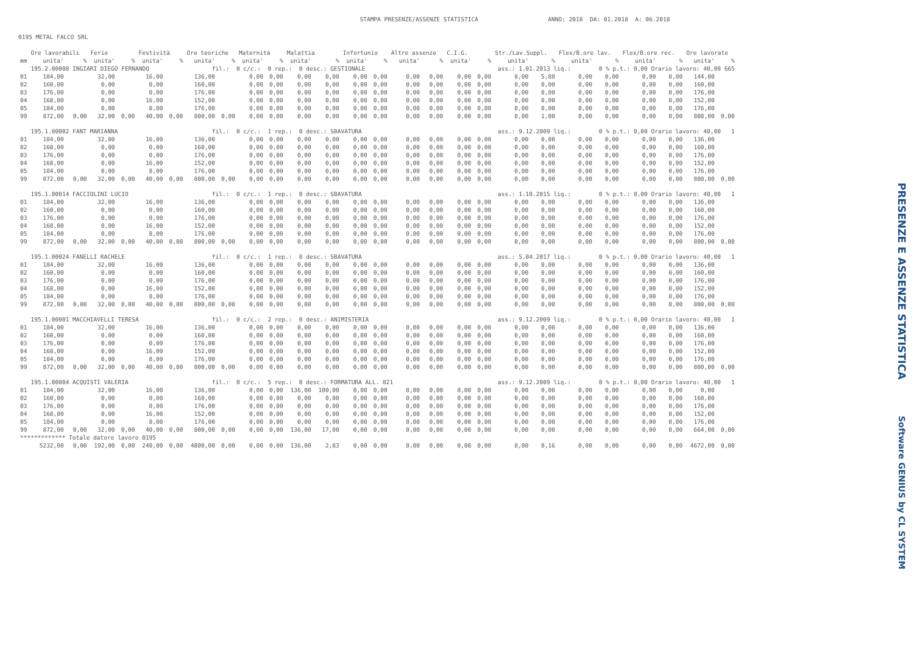STAMPA PRESENZE/ASSENZE STATISTICA ANNO: 2018 DA: 01.2018 A: 06.2018
0195 METAL FALCO SRL
| | Ore lavorabili | | Ferie | | Festività | | Ore teoriche | | Maternità | | Malattia | | Infortunio | | Altre assenze | | C.I.G. | | Str./Lav.Suppl. | | Flex/B.ore lav. | | Flex/B.ore rec. | | Ore lavorate | |
| --- | --- | --- | --- | --- | --- | --- | --- | --- | --- | --- | --- | --- | --- | --- | --- | --- | --- | --- | --- | --- | --- | --- | --- | --- | --- | --- |
| mm | unita' | % | unita' | % | unita' | % | unita' | % | unita' | % | unita' | % | unita' | % | unita' | % | unita' | % | unita' | % | unita' | % | unita' | % | unita' | % |
| | 195.2.00008 INGIARI DIEGO FERNANDO fil.: 0 c/c.: 0 rep.: 0 desc.: GESTIONALE ass.: 1.01.2013 liq.: 0 % p.t.: 0,00 Orario lavoro: 40,00 665 | | | | | | | | | | | | | | | | | | | | | | | | | |
| 01 | 184,00 | | 32,00 | | 16,00 | | 136,00 | | 0,00 | 0,00 | 0,00 | 0,00 | 0,00 | 0,00 | 0,00 | 0,00 | 0,00 | 0,00 | 8,00 | 5,88 | 0,00 | 0,00 | 0,00 | 0,00 | 144,00 | |
| 02 | 160,00 | | 0,00 | | 0,00 | | 160,00 | | 0,00 | 0,00 | 0,00 | 0,00 | 0,00 | 0,00 | 0,00 | 0,00 | 0,00 | 0,00 | 0,00 | 0,00 | 0,00 | 0,00 | 0,00 | 0,00 | 160,00 | |
| 03 | 176,00 | | 0,00 | | 0,00 | | 176,00 | | 0,00 | 0,00 | 0,00 | 0,00 | 0,00 | 0,00 | 0,00 | 0,00 | 0,00 | 0,00 | 0,00 | 0,00 | 0,00 | 0,00 | 0,00 | 0,00 | 176,00 | |
| 04 | 168,00 | | 0,00 | | 16,00 | | 152,00 | | 0,00 | 0,00 | 0,00 | 0,00 | 0,00 | 0,00 | 0,00 | 0,00 | 0,00 | 0,00 | 0,00 | 0,00 | 0,00 | 0,00 | 0,00 | 0,00 | 152,00 | |
| 05 | 184,00 | | 0,00 | | 8,00 | | 176,00 | | 0,00 | 0,00 | 0,00 | 0,00 | 0,00 | 0,00 | 0,00 | 0,00 | 0,00 | 0,00 | 0,00 | 0,00 | 0,00 | 0,00 | 0,00 | 0,00 | 176,00 | |
| 99 | 872,00 | 0,00 | 32,00 | 0,00 | 40,00 | 0,00 | 800,00 | 0,00 | 0,00 | 0,00 | 0,00 | 0,00 | 0,00 | 0,00 | 0,00 | 0,00 | 0,00 | 0,00 | 8,00 | 1,00 | 0,00 | 0,00 | 0,00 | 0,00 | 808,00 | 0,00 |
| | 195.1.00002 FANT MARIANNA fil.: 0 c/c.: 1 rep.: 0 desc.: SBAVATURA ass.: 9.12.2009 liq.: 0 % p.t.: 0,00 Orario lavoro: 40,00 1 | | | | | | | | | | | | | | | | | | | | | | | | | |
| 01 | 184,00 | | 32,00 | | 16,00 | | 136,00 | | 0,00 | 0,00 | 0,00 | 0,00 | 0,00 | 0,00 | 0,00 | 0,00 | 0,00 | 0,00 | 0,00 | 0,00 | 0,00 | 0,00 | 0,00 | 0,00 | 136,00 | |
| 02 | 160,00 | | 0,00 | | 0,00 | | 160,00 | | 0,00 | 0,00 | 0,00 | 0,00 | 0,00 | 0,00 | 0,00 | 0,00 | 0,00 | 0,00 | 0,00 | 0,00 | 0,00 | 0,00 | 0,00 | 0,00 | 160,00 | |
| 03 | 176,00 | | 0,00 | | 0,00 | | 176,00 | | 0,00 | 0,00 | 0,00 | 0,00 | 0,00 | 0,00 | 0,00 | 0,00 | 0,00 | 0,00 | 0,00 | 0,00 | 0,00 | 0,00 | 0,00 | 0,00 | 176,00 | |
| 04 | 168,00 | | 0,00 | | 16,00 | | 152,00 | | 0,00 | 0,00 | 0,00 | 0,00 | 0,00 | 0,00 | 0,00 | 0,00 | 0,00 | 0,00 | 0,00 | 0,00 | 0,00 | 0,00 | 0,00 | 0,00 | 152,00 | |
| 05 | 184,00 | | 0,00 | | 8,00 | | 176,00 | | 0,00 | 0,00 | 0,00 | 0,00 | 0,00 | 0,00 | 0,00 | 0,00 | 0,00 | 0,00 | 0,00 | 0,00 | 0,00 | 0,00 | 0,00 | 0,00 | 176,00 | |
| 99 | 872,00 | 0,00 | 32,00 | 0,00 | 40,00 | 0,00 | 800,00 | 0,00 | 0,00 | 0,00 | 0,00 | 0,00 | 0,00 | 0,00 | 0,00 | 0,00 | 0,00 | 0,00 | 0,00 | 0,00 | 0,00 | 0,00 | 0,00 | 0,00 | 800,00 | 0,00 |
| | 195.1.00014 FACCIOLINI LUCIO fil.: 0 c/c.: 1 rep.: 0 desc.: SBAVATURA ass.: 1.10.2015 liq.: 0 % p.t.: 0,00 Orario lavoro: 40,00 1 | | | | | | | | | | | | | | | | | | | | | | | | | |
| 01 | 184,00 | | 32,00 | | 16,00 | | 136,00 | | 0,00 | 0,00 | 0,00 | 0,00 | 0,00 | 0,00 | 0,00 | 0,00 | 0,00 | 0,00 | 0,00 | 0,00 | 0,00 | 0,00 | 0,00 | 0,00 | 136,00 | |
| 02 | 160,00 | | 0,00 | | 0,00 | | 160,00 | | 0,00 | 0,00 | 0,00 | 0,00 | 0,00 | 0,00 | 0,00 | 0,00 | 0,00 | 0,00 | 0,00 | 0,00 | 0,00 | 0,00 | 0,00 | 0,00 | 160,00 | |
| 03 | 176,00 | | 0,00 | | 0,00 | | 176,00 | | 0,00 | 0,00 | 0,00 | 0,00 | 0,00 | 0,00 | 0,00 | 0,00 | 0,00 | 0,00 | 0,00 | 0,00 | 0,00 | 0,00 | 0,00 | 0,00 | 176,00 | |
| 04 | 168,00 | | 0,00 | | 16,00 | | 152,00 | | 0,00 | 0,00 | 0,00 | 0,00 | 0,00 | 0,00 | 0,00 | 0,00 | 0,00 | 0,00 | 0,00 | 0,00 | 0,00 | 0,00 | 0,00 | 0,00 | 152,00 | |
| 05 | 184,00 | | 0,00 | | 8,00 | | 176,00 | | 0,00 | 0,00 | 0,00 | 0,00 | 0,00 | 0,00 | 0,00 | 0,00 | 0,00 | 0,00 | 0,00 | 0,00 | 0,00 | 0,00 | 0,00 | 0,00 | 176,00 | |
| 99 | 872,00 | 0,00 | 32,00 | 0,00 | 40,00 | 0,00 | 800,00 | 0,00 | 0,00 | 0,00 | 0,00 | 0,00 | 0,00 | 0,00 | 0,00 | 0,00 | 0,00 | 0,00 | 0,00 | 0,00 | 0,00 | 0,00 | 0,00 | 0,00 | 800,00 | 0,00 |
| | 195.1.00024 FANELLI RACHELE fil.: 0 c/c.: 1 rep.: 0 desc.: SBAVATURA ass.: 5.04.2017 liq.: 0 % p.t.: 0,00 Orario lavoro: 40,00 1 | | | | | | | | | | | | | | | | | | | | | | | | | |
| 01 | 184,00 | | 32,00 | | 16,00 | | 136,00 | | 0,00 | 0,00 | 0,00 | 0,00 | 0,00 | 0,00 | 0,00 | 0,00 | 0,00 | 0,00 | 0,00 | 0,00 | 0,00 | 0,00 | 0,00 | 0,00 | 136,00 | |
| 02 | 160,00 | | 0,00 | | 0,00 | | 160,00 | | 0,00 | 0,00 | 0,00 | 0,00 | 0,00 | 0,00 | 0,00 | 0,00 | 0,00 | 0,00 | 0,00 | 0,00 | 0,00 | 0,00 | 0,00 | 0,00 | 160,00 | |
| 03 | 176,00 | | 0,00 | | 0,00 | | 176,00 | | 0,00 | 0,00 | 0,00 | 0,00 | 0,00 | 0,00 | 0,00 | 0,00 | 0,00 | 0,00 | 0,00 | 0,00 | 0,00 | 0,00 | 0,00 | 0,00 | 176,00 | |
| 04 | 168,00 | | 0,00 | | 16,00 | | 152,00 | | 0,00 | 0,00 | 0,00 | 0,00 | 0,00 | 0,00 | 0,00 | 0,00 | 0,00 | 0,00 | 0,00 | 0,00 | 0,00 | 0,00 | 0,00 | 0,00 | 152,00 | |
| 05 | 184,00 | | 0,00 | | 8,00 | | 176,00 | | 0,00 | 0,00 | 0,00 | 0,00 | 0,00 | 0,00 | 0,00 | 0,00 | 0,00 | 0,00 | 0,00 | 0,00 | 0,00 | 0,00 | 0,00 | 0,00 | 176,00 | |
| 99 | 872,00 | 0,00 | 32,00 | 0,00 | 40,00 | 0,00 | 800,00 | 0,00 | 0,00 | 0,00 | 0,00 | 0,00 | 0,00 | 0,00 | 0,00 | 0,00 | 0,00 | 0,00 | 0,00 | 0,00 | 0,00 | 0,00 | 0,00 | 0,00 | 800,00 | 0,00 |
| | 195.1.00001 MACCHIAVELLI TERESA fil.: 0 c/c.: 2 rep.: 0 desc.: ANIMISTERIA ass.: 9.12.2009 liq.: 0 % p.t.: 0,00 Orario lavoro: 40,00 1 | | | | | | | | | | | | | | | | | | | | | | | | | |
| 01 | 184,00 | | 32,00 | | 16,00 | | 136,00 | | 0,00 | 0,00 | 0,00 | 0,00 | 0,00 | 0,00 | 0,00 | 0,00 | 0,00 | 0,00 | 0,00 | 0,00 | 0,00 | 0,00 | 0,00 | 0,00 | 136,00 | |
| 02 | 160,00 | | 0,00 | | 0,00 | | 160,00 | | 0,00 | 0,00 | 0,00 | 0,00 | 0,00 | 0,00 | 0,00 | 0,00 | 0,00 | 0,00 | 0,00 | 0,00 | 0,00 | 0,00 | 0,00 | 0,00 | 160,00 | |
| 03 | 176,00 | | 0,00 | | 0,00 | | 176,00 | | 0,00 | 0,00 | 0,00 | 0,00 | 0,00 | 0,00 | 0,00 | 0,00 | 0,00 | 0,00 | 0,00 | 0,00 | 0,00 | 0,00 | 0,00 | 0,00 | 176,00 | |
| 04 | 168,00 | | 0,00 | | 16,00 | | 152,00 | | 0,00 | 0,00 | 0,00 | 0,00 | 0,00 | 0,00 | 0,00 | 0,00 | 0,00 | 0,00 | 0,00 | 0,00 | 0,00 | 0,00 | 0,00 | 0,00 | 152,00 | |
| 05 | 184,00 | | 0,00 | | 8,00 | | 176,00 | | 0,00 | 0,00 | 0,00 | 0,00 | 0,00 | 0,00 | 0,00 | 0,00 | 0,00 | 0,00 | 0,00 | 0,00 | 0,00 | 0,00 | 0,00 | 0,00 | 176,00 | |
| 99 | 872,00 | 0,00 | 32,00 | 0,00 | 40,00 | 0,00 | 800,00 | 0,00 | 0,00 | 0,00 | 0,00 | 0,00 | 0,00 | 0,00 | 0,00 | 0,00 | 0,00 | 0,00 | 0,00 | 0,00 | 0,00 | 0,00 | 0,00 | 0,00 | 800,00 | 0,00 |
| | 195.1.00004 ACQUISTI VALERIA fil.: 0 c/c.: 5 rep.: 0 desc.: FORMATURA ALL. 821 ass.: 9.12.2009 liq.: 0 % p.t.: 0,00 Orario lavoro: 40,00 1 | | | | | | | | | | | | | | | | | | | | | | | | | |
| 01 | 184,00 | | 32,00 | | 16,00 | | 136,00 | | 0,00 | 0,00 | 136,00 | 100,00 | 0,00 | 0,00 | 0,00 | 0,00 | 0,00 | 0,00 | 0,00 | 0,00 | 0,00 | 0,00 | 0,00 | 0,00 | 0,00 | |
| 02 | 160,00 | | 0,00 | | 0,00 | | 160,00 | | 0,00 | 0,00 | 0,00 | 0,00 | 0,00 | 0,00 | 0,00 | 0,00 | 0,00 | 0,00 | 0,00 | 0,00 | 0,00 | 0,00 | 0,00 | 0,00 | 160,00 | |
| 03 | 176,00 | | 0,00 | | 0,00 | | 176,00 | | 0,00 | 0,00 | 0,00 | 0,00 | 0,00 | 0,00 | 0,00 | 0,00 | 0,00 | 0,00 | 0,00 | 0,00 | 0,00 | 0,00 | 0,00 | 0,00 | 176,00 | |
| 04 | 168,00 | | 0,00 | | 16,00 | | 152,00 | | 0,00 | 0,00 | 0,00 | 0,00 | 0,00 | 0,00 | 0,00 | 0,00 | 0,00 | 0,00 | 0,00 | 0,00 | 0,00 | 0,00 | 0,00 | 0,00 | 152,00 | |
| 05 | 184,00 | | 0,00 | | 8,00 | | 176,00 | | 0,00 | 0,00 | 0,00 | 0,00 | 0,00 | 0,00 | 0,00 | 0,00 | 0,00 | 0,00 | 0,00 | 0,00 | 0,00 | 0,00 | 0,00 | 0,00 | 176,00 | |
| 99 | 872,00 | 0,00 | 32,00 | 0,00 | 40,00 | 0,00 | 800,00 | 0,00 | 0,00 | 0,00 | 136,00 | 17,00 | 0,00 | 0,00 | 0,00 | 0,00 | 0,00 | 0,00 | 0,00 | 0,00 | 0,00 | 0,00 | 0,00 | 0,00 | 664,00 | 0,00 |
| ************* Totale datore lavoro 0195 | | | | | | | | | | | | | | | | | | | | | | | | | | |
| | 5232,00 | 0,00 | 192,00 | 0,00 | 240,00 | 0,00 | 4800,00 | 0,00 | 0,00 | 0,00 | 136,00 | 2,83 | 0,00 | 0,00 | 0,00 | 0,00 | 0,00 | 0,00 | 8,00 | 0,16 | 0,00 | 0,00 | 0,00 | 0,00 | 4672,00 | 0,00 |
PRESENZE E ASSENZE STATISTICA
Software GENIUS by CL SYSTEM